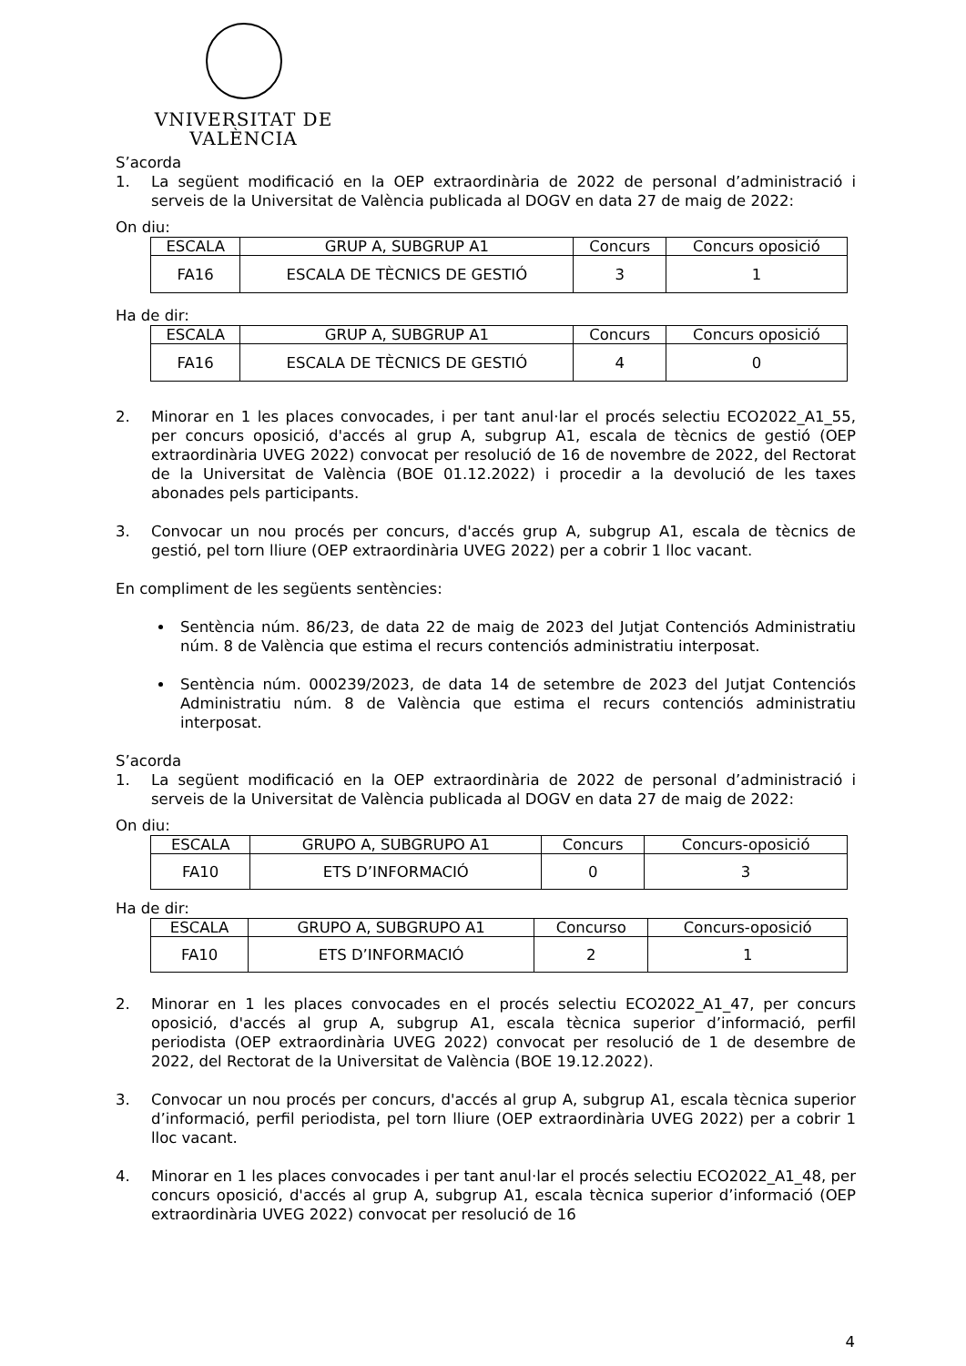VNIVERSITAT DE VALÈNCIA
S’acorda
1. La següent modificació en la OEP extraordinària de 2022 de personal d’administració i serveis de la Universitat de València publicada al DOGV en data 27 de maig de 2022:
On diu:
| ESCALA | GRUP A, SUBGRUP A1 | Concurs | Concurs oposició |
| FA16 | ESCALA DE TÈCNICS DE GESTIÓ | 3 | 1 |
Ha de dir:
| ESCALA | GRUP A, SUBGRUP A1 | Concurs | Concurs oposició |
| FA16 | ESCALA DE TÈCNICS DE GESTIÓ | 4 | 0 |
2. Minorar en 1 les places convocades, i per tant anul·lar el procés selectiu ECO2022_A1_55, per concurs oposició, d'accés al grup A, subgrup A1, escala de tècnics de gestió (OEP extraordinària UVEG 2022) convocat per resolució de 16 de novembre de 2022, del Rectorat de la Universitat de València (BOE 01.12.2022) i procedir a la devolució de les taxes abonades pels participants.
3. Convocar un nou procés per concurs, d'accés grup A, subgrup A1, escala de tècnics de gestió, pel torn lliure (OEP extraordinària UVEG 2022) per a cobrir 1 lloc vacant.
En compliment de les següents sentències:
Sentència núm. 86/23, de data 22 de maig de 2023 del Jutjat Contenciós Administratiu núm. 8 de València que estima el recurs contenciós administratiu interposat.
Sentència núm. 000239/2023, de data 14 de setembre de 2023 del Jutjat Contenciós Administratiu núm. 8 de València que estima el recurs contenciós administratiu interposat.
S’acorda
1. La següent modificació en la OEP extraordinària de 2022 de personal d’administració i serveis de la Universitat de València publicada al DOGV en data 27 de maig de 2022:
On diu:
| ESCALA | GRUPO A, SUBGRUPO A1 | Concurs | Concurs-oposició |
| FA10 | ETS D’INFORMACIÓ | 0 | 3 |
Ha de dir:
| ESCALA | GRUPO A, SUBGRUPO A1 | Concurso | Concurs-oposició |
| FA10 | ETS D’INFORMACIÓ | 2 | 1 |
2. Minorar en 1 les places convocades en el procés selectiu ECO2022_A1_47, per concurs oposició, d'accés al grup A, subgrup A1, escala tècnica superior d’informació, perfil periodista (OEP extraordinària UVEG 2022) convocat per resolució de 1 de desembre de 2022, del Rectorat de la Universitat de València (BOE 19.12.2022).
3. Convocar un nou procés per concurs, d'accés al grup A, subgrup A1, escala tècnica superior d’informació, perfil periodista, pel torn lliure (OEP extraordinària UVEG 2022) per a cobrir 1 lloc vacant.
4. Minorar en 1 les places convocades i per tant anul·lar el procés selectiu ECO2022_A1_48, per concurs oposició, d'accés al grup A, subgrup A1, escala tècnica superior d’informació (OEP extraordinària UVEG 2022) convocat per resolució de 16
4